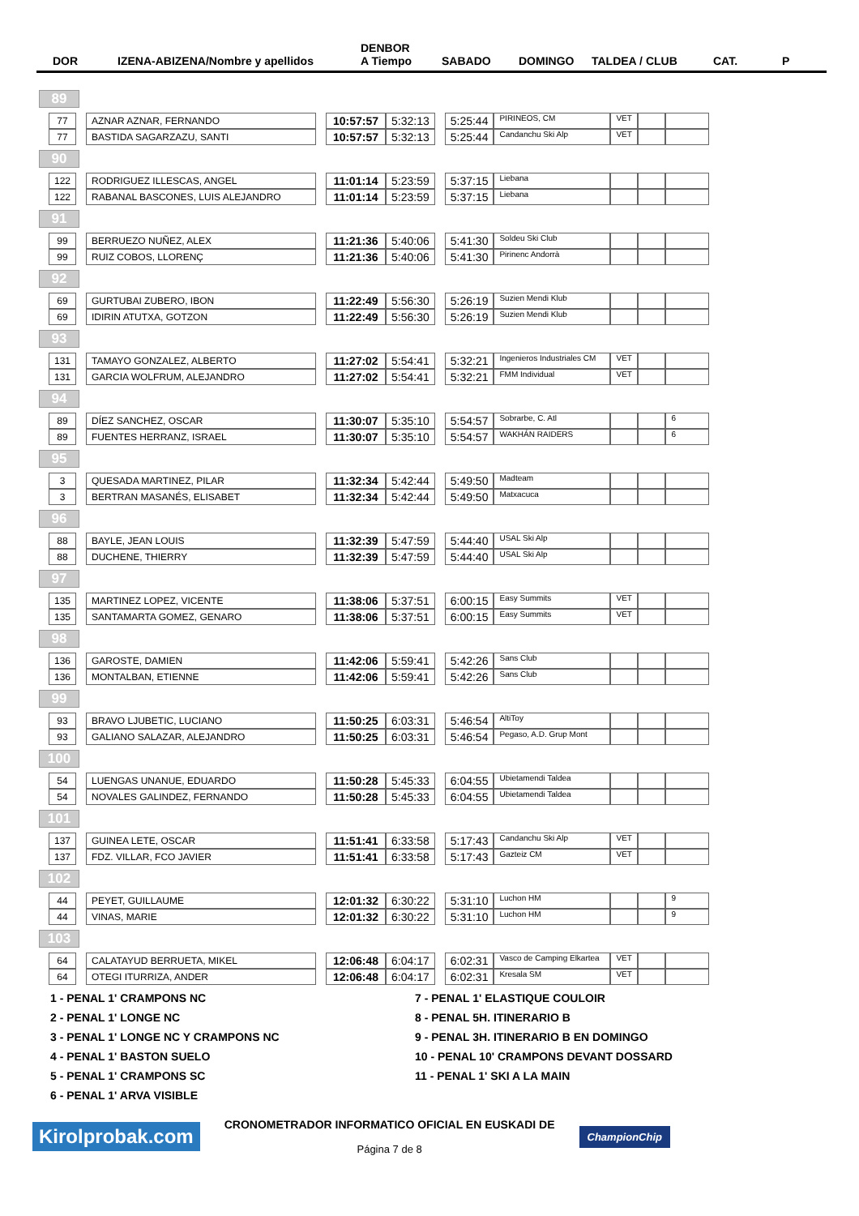DOR IZENA-ABIZENA/Nombre y apellidos DENBOR
A Tiempo SABADO DOMINGO TALDEA / CLUB CAT. P
89
| 77 | | AZNAR AZNAR, FERNANDO | | 10:57:57 | 5:32:13 | | 5:25:44 | PIRINEOS, CM | VET | | |
| 77 | | BASTIDA SAGARZAZU, SANTI | | 10:57:57 | 5:32:13 | | 5:25:44 | Candanchu Ski Alp | VET | | |
90
| 122 | | RODRIGUEZ ILLESCAS, ANGEL | | 11:01:14 | 5:23:59 | | 5:37:15 | Liebana | | | |
| 122 | | RABANAL BASCONES, LUIS ALEJANDRO | | 11:01:14 | 5:23:59 | | 5:37:15 | Liebana | | | |
91
| 99 | | BERRUEZO NUÑEZ, ALEX | | 11:21:36 | 5:40:06 | | 5:41:30 | Soldeu Ski Club | | | |
| 99 | | RUIZ COBOS, LLORENÇ | | 11:21:36 | 5:40:06 | | 5:41:30 | Pirinenc Andorrà | | | |
92
| 69 | | GURTUBAI ZUBERO, IBON | | 11:22:49 | 5:56:30 | | 5:26:19 | Suzien Mendi Klub | | | |
| 69 | | IDIRIN ATUTXA, GOTZON | | 11:22:49 | 5:56:30 | | 5:26:19 | Suzien Mendi Klub | | | |
93
| 131 | | TAMAYO GONZALEZ, ALBERTO | | 11:27:02 | 5:54:41 | | 5:32:21 | Ingenieros Industriales CM | VET | | |
| 131 | | GARCIA WOLFRUM, ALEJANDRO | | 11:27:02 | 5:54:41 | | 5:32:21 | FMM Individual | VET | | |
94
| 89 | | DÍEZ SANCHEZ, OSCAR | | 11:30:07 | 5:35:10 | | 5:54:57 | Sobrarbe, C. Atl | | | 6 |
| 89 | | FUENTES HERRANZ, ISRAEL | | 11:30:07 | 5:35:10 | | 5:54:57 | WAKHÁN RAIDERS | | | 6 |
95
| 3 | | QUESADA MARTINEZ, PILAR | | 11:32:34 | 5:42:44 | | 5:49:50 | Madteam | | | |
| 3 | | BERTRAN MASANÉS, ELISABET | | 11:32:34 | 5:42:44 | | 5:49:50 | Matxacuca | | | |
96
| 88 | | BAYLE, JEAN LOUIS | | 11:32:39 | 5:47:59 | | 5:44:40 | USAL Ski Alp | | | |
| 88 | | DUCHENE, THIERRY | | 11:32:39 | 5:47:59 | | 5:44:40 | USAL Ski Alp | | | |
97
| 135 | | MARTINEZ LOPEZ, VICENTE | | 11:38:06 | 5:37:51 | | 6:00:15 | Easy Summits | VET | | |
| 135 | | SANTAMARTA GOMEZ, GENARO | | 11:38:06 | 5:37:51 | | 6:00:15 | Easy Summits | VET | | |
98
| 136 | | GAROSTE, DAMIEN | | 11:42:06 | 5:59:41 | | 5:42:26 | Sans Club | | | |
| 136 | | MONTALBAN, ETIENNE | | 11:42:06 | 5:59:41 | | 5:42:26 | Sans Club | | | |
99
| 93 | | BRAVO LJUBETIC, LUCIANO | | 11:50:25 | 6:03:31 | | 5:46:54 | AltiToy | | | |
| 93 | | GALIANO SALAZAR, ALEJANDRO | | 11:50:25 | 6:03:31 | | 5:46:54 | Pegaso, A.D. Grup Mont | | | |
100
| 54 | | LUENGAS UNANUE, EDUARDO | | 11:50:28 | 5:45:33 | | 6:04:55 | Ubietamendi Taldea | | | |
| 54 | | NOVALES GALINDEZ, FERNANDO | | 11:50:28 | 5:45:33 | | 6:04:55 | Ubietamendi Taldea | | | |
101
| 137 | | GUINEA LETE, OSCAR | | 11:51:41 | 6:33:58 | | 5:17:43 | Candanchu Ski Alp | VET | | |
| 137 | | FDZ. VILLAR, FCO JAVIER | | 11:51:41 | 6:33:58 | | 5:17:43 | Gazteiz CM | VET | | |
102
| 44 | | PEYET, GUILLAUME | | 12:01:32 | 6:30:22 | | 5:31:10 | Luchon HM | | | 9 |
| 44 | | VINAS, MARIE | | 12:01:32 | 6:30:22 | | 5:31:10 | Luchon HM | | | 9 |
103
| 64 | | CALATAYUD BERRUETA, MIKEL | | 12:06:48 | 6:04:17 | | 6:02:31 | Vasco de Camping Elkartea | VET | | |
| 64 | | OTEGI ITURRIZA, ANDER | | 12:06:48 | 6:04:17 | | 6:02:31 | Kresala SM | VET | | |
1 - PENAL 1' CRAMPONS NC
7 - PENAL 1' ELASTIQUE COULOIR
2 - PENAL 1' LONGE NC
8 - PENAL 5H. ITINERARIO B
3 - PENAL 1' LONGE NC Y CRAMPONS NC
9 - PENAL 3H. ITINERARIO B EN DOMINGO
4 - PENAL 1' BASTON SUELO
10 - PENAL 10' CRAMPONS DEVANT DOSSARD
5 - PENAL 1' CRAMPONS SC
11 - PENAL 1' SKI A LA MAIN
6 - PENAL 1' ARVA VISIBLE
Kirolprobak.com
CRONOMETRADOR INFORMATICO OFICIAL EN EUSKADI DE
Página 7 de 8
ChampionChip